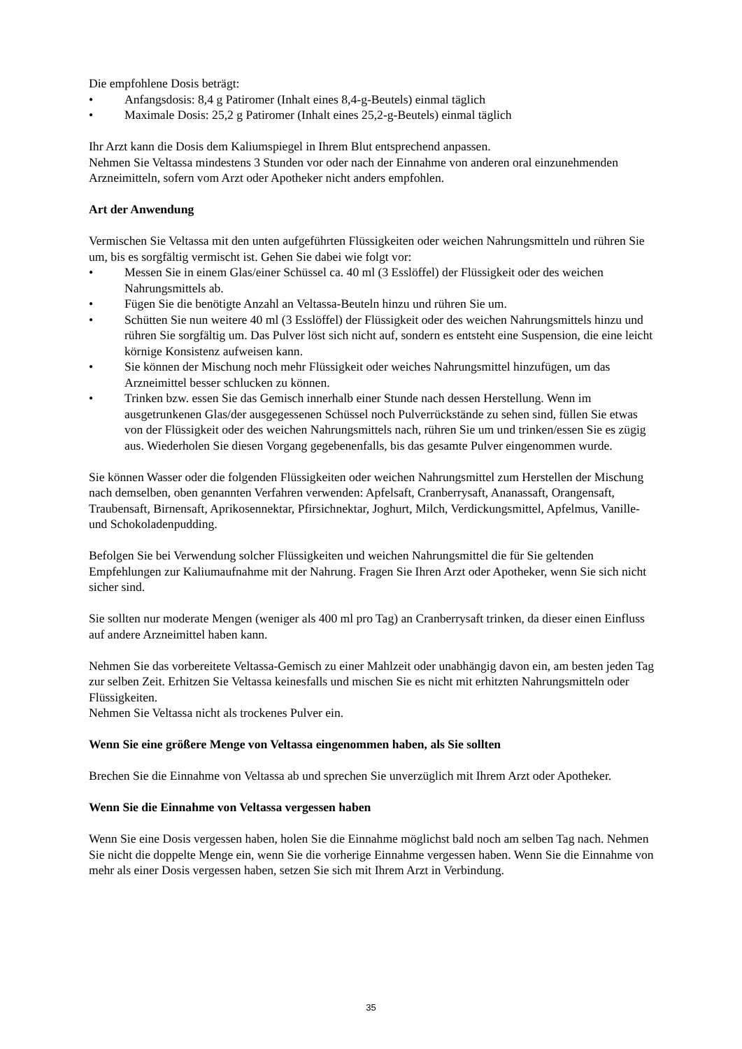Die empfohlene Dosis beträgt:
• Anfangsdosis: 8,4 g Patiromer (Inhalt eines 8,4-g-Beutels) einmal täglich
• Maximale Dosis: 25,2 g Patiromer (Inhalt eines 25,2-g-Beutels) einmal täglich
Ihr Arzt kann die Dosis dem Kaliumspiegel in Ihrem Blut entsprechend anpassen.
Nehmen Sie Veltassa mindestens 3 Stunden vor oder nach der Einnahme von anderen oral einzunehmenden Arzneimitteln, sofern vom Arzt oder Apotheker nicht anders empfohlen.
Art der Anwendung
Vermischen Sie Veltassa mit den unten aufgeführten Flüssigkeiten oder weichen Nahrungsmitteln und rühren Sie um, bis es sorgfältig vermischt ist. Gehen Sie dabei wie folgt vor:
• Messen Sie in einem Glas/einer Schüssel ca. 40 ml (3 Esslöffel) der Flüssigkeit oder des weichen Nahrungsmittels ab.
• Fügen Sie die benötigte Anzahl an Veltassa-Beuteln hinzu und rühren Sie um.
• Schütten Sie nun weitere 40 ml (3 Esslöffel) der Flüssigkeit oder des weichen Nahrungsmittels hinzu und rühren Sie sorgfältig um. Das Pulver löst sich nicht auf, sondern es entsteht eine Suspension, die eine leicht körnige Konsistenz aufweisen kann.
• Sie können der Mischung noch mehr Flüssigkeit oder weiches Nahrungsmittel hinzufügen, um das Arzneimittel besser schlucken zu können.
• Trinken bzw. essen Sie das Gemisch innerhalb einer Stunde nach dessen Herstellung. Wenn im ausgetrunkenen Glas/der ausgegessenen Schüssel noch Pulverrückstände zu sehen sind, füllen Sie etwas von der Flüssigkeit oder des weichen Nahrungsmittels nach, rühren Sie um und trinken/essen Sie es zügig aus. Wiederholen Sie diesen Vorgang gegebenenfalls, bis das gesamte Pulver eingenommen wurde.
Sie können Wasser oder die folgenden Flüssigkeiten oder weichen Nahrungsmittel zum Herstellen der Mischung nach demselben, oben genannten Verfahren verwenden: Apfelsaft, Cranberrysaft, Ananassaft, Orangensaft, Traubensaft, Birnensaft, Aprikosennektar, Pfirsichnektar, Joghurt, Milch, Verdickungsmittel, Apfelmus, Vanille- und Schokoladenpudding.
Befolgen Sie bei Verwendung solcher Flüssigkeiten und weichen Nahrungsmittel die für Sie geltenden Empfehlungen zur Kaliumaufnahme mit der Nahrung. Fragen Sie Ihren Arzt oder Apotheker, wenn Sie sich nicht sicher sind.
Sie sollten nur moderate Mengen (weniger als 400 ml pro Tag) an Cranberrysaft trinken, da dieser einen Einfluss auf andere Arzneimittel haben kann.
Nehmen Sie das vorbereitete Veltassa-Gemisch zu einer Mahlzeit oder unabhängig davon ein, am besten jeden Tag zur selben Zeit. Erhitzen Sie Veltassa keinesfalls und mischen Sie es nicht mit erhitzten Nahrungsmitteln oder Flüssigkeiten.
Nehmen Sie Veltassa nicht als trockenes Pulver ein.
Wenn Sie eine größere Menge von Veltassa eingenommen haben, als Sie sollten
Brechen Sie die Einnahme von Veltassa ab und sprechen Sie unverzüglich mit Ihrem Arzt oder Apotheker.
Wenn Sie die Einnahme von Veltassa vergessen haben
Wenn Sie eine Dosis vergessen haben, holen Sie die Einnahme möglichst bald noch am selben Tag nach. Nehmen Sie nicht die doppelte Menge ein, wenn Sie die vorherige Einnahme vergessen haben. Wenn Sie die Einnahme von mehr als einer Dosis vergessen haben, setzen Sie sich mit Ihrem Arzt in Verbindung.
35